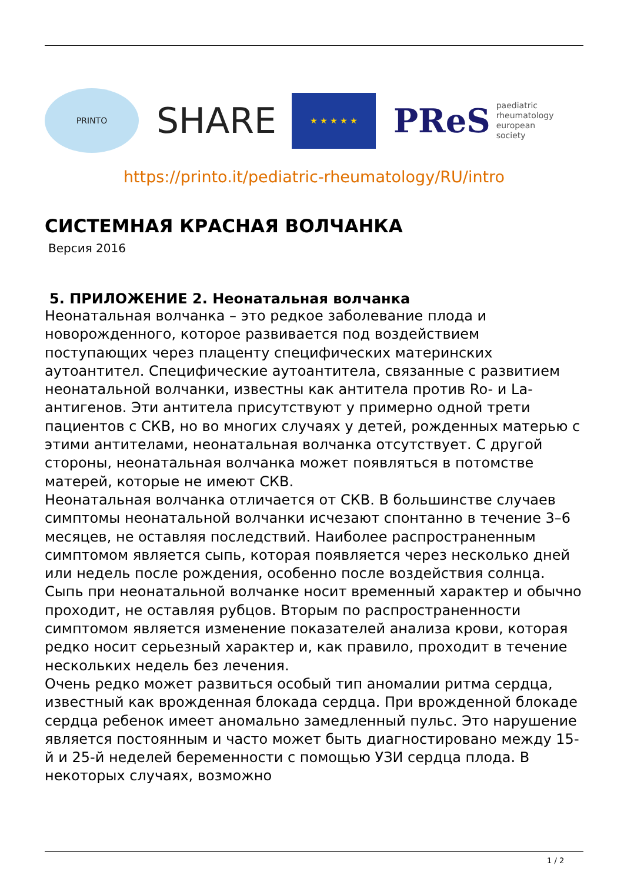PRINTO
SHARE
★ ★ ★ ★ ★
PReS paediatric
rheumatology
european
society
https://printo.it/pediatric-rheumatology/RU/intro
СИСТЕМНАЯ КРАСНАЯ ВОЛЧАНКА
Версия 2016
5. ПРИЛОЖЕНИЕ 2. Неонатальная волчанка
Неонатальная волчанка – это редкое заболевание плода и новорожденного, которое развивается под воздействием поступающих через плаценту специфических материнских аутоантител. Специфические аутоантитела, связанные с развитием неонатальной волчанки, известны как антитела против Ro- и La-антигенов. Эти антитела присутствуют у примерно одной трети пациентов с СКВ, но во многих случаях у детей, рожденных матерью с этими антителами, неонатальная волчанка отсутствует. С другой стороны, неонатальная волчанка может появляться в потомстве матерей, которые не имеют СКВ.
Неонатальная волчанка отличается от СКВ. В большинстве случаев симптомы неонатальной волчанки исчезают спонтанно в течение 3–6 месяцев, не оставляя последствий. Наиболее распространенным симптомом является сыпь, которая появляется через несколько дней или недель после рождения, особенно после воздействия солнца. Сыпь при неонатальной волчанке носит временный характер и обычно проходит, не оставляя рубцов. Вторым по распространенности симптомом является изменение показателей анализа крови, которая редко носит серьезный характер и, как правило, проходит в течение нескольких недель без лечения.
Очень редко может развиться особый тип аномалии ритма сердца, известный как врожденная блокада сердца. При врожденной блокаде сердца ребенок имеет аномально замедленный пульс. Это нарушение является постоянным и часто может быть диагностировано между 15-й и 25-й неделей беременности с помощью УЗИ сердца плода. В некоторых случаях, возможно
1 / 2